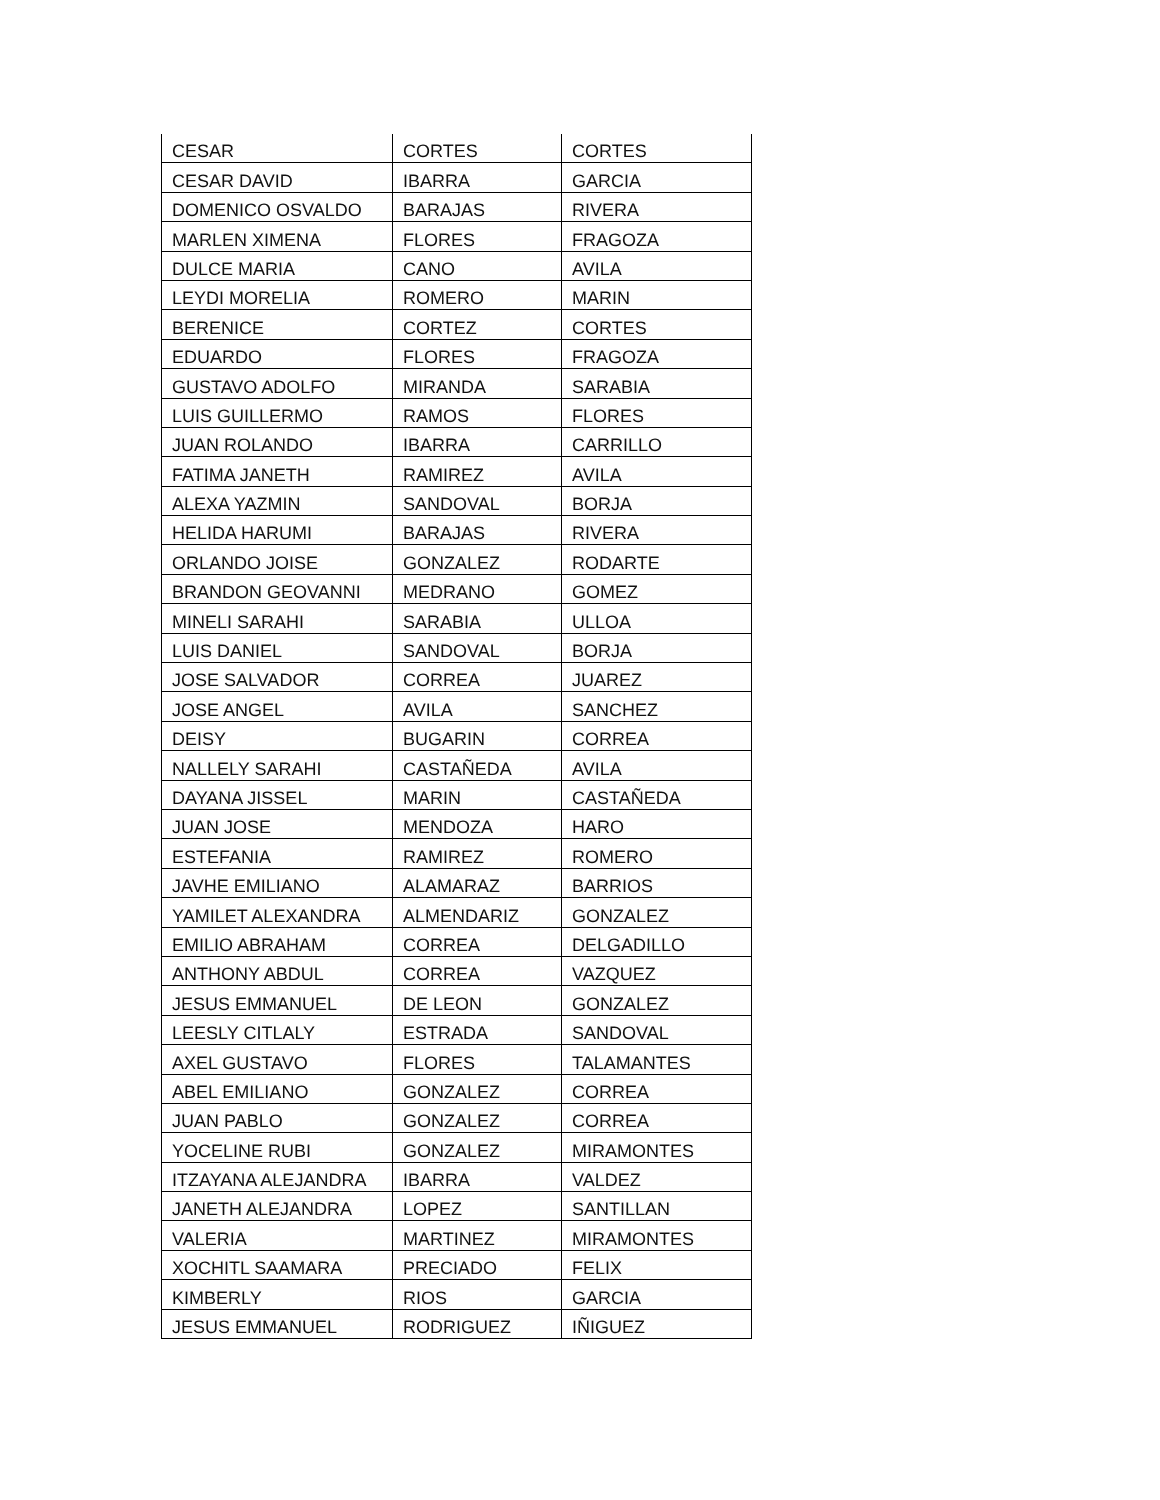| CESAR | CORTES | CORTES |
| CESAR DAVID | IBARRA | GARCIA |
| DOMENICO OSVALDO | BARAJAS | RIVERA |
| MARLEN XIMENA | FLORES | FRAGOZA |
| DULCE MARIA | CANO | AVILA |
| LEYDI MORELIA | ROMERO | MARIN |
| BERENICE | CORTEZ | CORTES |
| EDUARDO | FLORES | FRAGOZA |
| GUSTAVO ADOLFO | MIRANDA | SARABIA |
| LUIS GUILLERMO | RAMOS | FLORES |
| JUAN ROLANDO | IBARRA | CARRILLO |
| FATIMA JANETH | RAMIREZ | AVILA |
| ALEXA YAZMIN | SANDOVAL | BORJA |
| HELIDA HARUMI | BARAJAS | RIVERA |
| ORLANDO JOISE | GONZALEZ | RODARTE |
| BRANDON GEOVANNI | MEDRANO | GOMEZ |
| MINELI SARAHI | SARABIA | ULLOA |
| LUIS DANIEL | SANDOVAL | BORJA |
| JOSE SALVADOR | CORREA | JUAREZ |
| JOSE ANGEL | AVILA | SANCHEZ |
| DEISY | BUGARIN | CORREA |
| NALLELY SARAHI | CASTAÑEDA | AVILA |
| DAYANA JISSEL | MARIN | CASTAÑEDA |
| JUAN JOSE | MENDOZA | HARO |
| ESTEFANIA | RAMIREZ | ROMERO |
| JAVHE EMILIANO | ALAMARAZ | BARRIOS |
| YAMILET ALEXANDRA | ALMENDARIZ | GONZALEZ |
| EMILIO ABRAHAM | CORREA | DELGADILLO |
| ANTHONY ABDUL | CORREA | VAZQUEZ |
| JESUS EMMANUEL | DE LEON | GONZALEZ |
| LEESLY CITLALY | ESTRADA | SANDOVAL |
| AXEL GUSTAVO | FLORES | TALAMANTES |
| ABEL EMILIANO | GONZALEZ | CORREA |
| JUAN PABLO | GONZALEZ | CORREA |
| YOCELINE RUBI | GONZALEZ | MIRAMONTES |
| ITZAYANA ALEJANDRA | IBARRA | VALDEZ |
| JANETH ALEJANDRA | LOPEZ | SANTILLAN |
| VALERIA | MARTINEZ | MIRAMONTES |
| XOCHITL SAAMARA | PRECIADO | FELIX |
| KIMBERLY | RIOS | GARCIA |
| JESUS EMMANUEL | RODRIGUEZ | IÑIGUEZ |